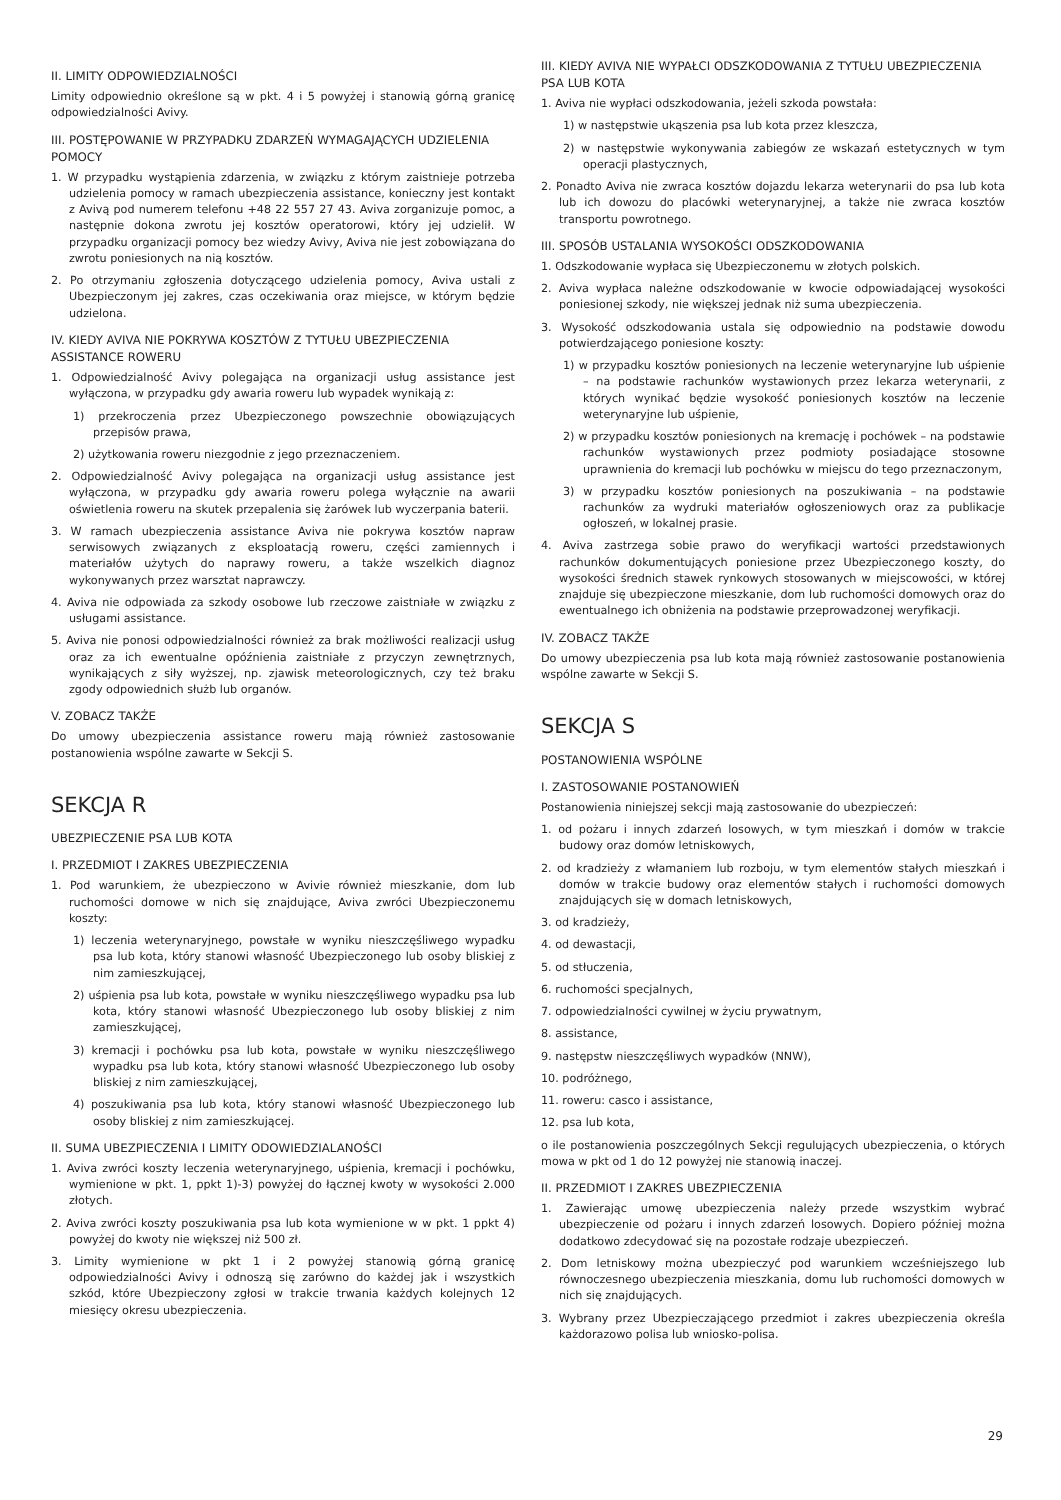II. LIMITY ODPOWIEDZIALNOŚCI
Limity odpowiednio określone są w pkt. 4 i 5 powyżej i stanowią górną granicę odpowiedzialności Avivy.
III. POSTĘPOWANIE W PRZYPADKU ZDARZEŃ WYMAGAJĄCYCH UDZIELENIA POMOCY
1. W przypadku wystąpienia zdarzenia, w związku z którym zaistnieje potrzeba udzielenia pomocy w ramach ubezpieczenia assistance, konieczny jest kontakt z Avivą pod numerem telefonu +48 22 557 27 43. Aviva zorganizuje pomoc, a następnie dokona zwrotu jej kosztów operatorowi, który jej udzielił. W przypadku organizacji pomocy bez wiedzy Avivy, Aviva nie jest zobowiązana do zwrotu poniesionych na nią kosztów.
2. Po otrzymaniu zgłoszenia dotyczącego udzielenia pomocy, Aviva ustali z Ubezpieczonym jej zakres, czas oczekiwania oraz miejsce, w którym będzie udzielona.
IV. KIEDY AVIVA NIE POKRYWA KOSZTÓW Z TYTUŁU UBEZPIECZENIA ASSISTANCE ROWERU
1. Odpowiedzialność Avivy polegająca na organizacji usług assistance jest wyłączona, w przypadku gdy awaria roweru lub wypadek wynikają z:
1) przekroczenia przez Ubezpieczonego powszechnie obowiązujących przepisów prawa,
2) użytkowania roweru niezgodnie z jego przeznaczeniem.
2. Odpowiedzialność Avivy polegająca na organizacji usług assistance jest wyłączona, w przypadku gdy awaria roweru polega wyłącznie na awarii oświetlenia roweru na skutek przepalenia się żarówek lub wyczerpania baterii.
3. W ramach ubezpieczenia assistance Aviva nie pokrywa kosztów napraw serwisowych związanych z eksploatacją roweru, części zamiennych i materiałów użytych do naprawy roweru, a także wszelkich diagnoz wykonywanych przez warsztat naprawczy.
4. Aviva nie odpowiada za szkody osobowe lub rzeczowe zaistniałe w związku z usługami assistance.
5. Aviva nie ponosi odpowiedzialności również za brak możliwości realizacji usług oraz za ich ewentualne opóźnienia zaistniałe z przyczyn zewnętrznych, wynikających z siły wyższej, np. zjawisk meteorologicznych, czy też braku zgody odpowiednich służb lub organów.
V. ZOBACZ TAKŻE
Do umowy ubezpieczenia assistance roweru mają również zastosowanie postanowienia wspólne zawarte w Sekcji S.
SEKCJA R
UBEZPIECZENIE PSA LUB KOTA
I. PRZEDMIOT I ZAKRES UBEZPIECZENIA
1. Pod warunkiem, że ubezpieczono w Avivie również mieszkanie, dom lub ruchomości domowe w nich się znajdujące, Aviva zwróci Ubezpieczonemu koszty:
1) leczenia weterynaryjnego, powstałe w wyniku nieszczęśliwego wypadku psa lub kota, który stanowi własność Ubezpieczonego lub osoby bliskiej z nim zamieszkującej,
2) uśpienia psa lub kota, powstałe w wyniku nieszczęśliwego wypadku psa lub kota, który stanowi własność Ubezpieczonego lub osoby bliskiej z nim zamieszkującej,
3) kremacji i pochówku psa lub kota, powstałe w wyniku nieszczęśliwego wypadku psa lub kota, który stanowi własność Ubezpieczonego lub osoby bliskiej z nim zamieszkującej,
4) poszukiwania psa lub kota, który stanowi własność Ubezpieczonego lub osoby bliskiej z nim zamieszkującej.
II. SUMA UBEZPIECZENIA I LIMITY ODOWIEDZIALANOŚCI
1. Aviva zwróci koszty leczenia weterynaryjnego, uśpienia, kremacji i pochówku, wymienione w pkt. 1, ppkt 1)-3) powyżej do łącznej kwoty w wysokości 2.000 złotych.
2. Aviva zwróci koszty poszukiwania psa lub kota wymienione w w pkt. 1 ppkt 4) powyżej do kwoty nie większej niż 500 zł.
3. Limity wymienione w pkt 1 i 2 powyżej stanowią górną granicę odpowiedzialności Avivy i odnoszą się zarówno do każdej jak i wszystkich szkód, które Ubezpieczony zgłosi w trakcie trwania każdych kolejnych 12 miesięcy okresu ubezpieczenia.
III. KIEDY AVIVA NIE WYPAŁCI ODSZKODOWANIA Z TYTUŁU UBEZPIECZENIA PSA LUB KOTA
1. Aviva nie wypłaci odszkodowania, jeżeli szkoda powstała:
1) w następstwie ukąszenia psa lub kota przez kleszcza,
2) w następstwie wykonywania zabiegów ze wskazań estetycznych w tym operacji plastycznych,
2. Ponadto Aviva nie zwraca kosztów dojazdu lekarza weterynarii do psa lub kota lub ich dowozu do placówki weterynaryjnej, a także nie zwraca kosztów transportu powrotnego.
III. SPOSÓB USTALANIA WYSOKOŚCI ODSZKODOWANIA
1. Odszkodowanie wypłaca się Ubezpieczonemu w złotych polskich.
2. Aviva wypłaca należne odszkodowanie w kwocie odpowiadającej wysokości poniesionej szkody, nie większej jednak niż suma ubezpieczenia.
3. Wysokość odszkodowania ustala się odpowiednio na podstawie dowodu potwierdzającego poniesione koszty:
1) w przypadku kosztów poniesionych na leczenie weterynaryjne lub uśpienie – na podstawie rachunków wystawionych przez lekarza weterynarii, z których wynikać będzie wysokość poniesionych kosztów na leczenie weterynaryjne lub uśpienie,
2) w przypadku kosztów poniesionych na kremację i pochówek – na podstawie rachunków wystawionych przez podmioty posiadające stosowne uprawnienia do kremacji lub pochówku w miejscu do tego przeznaczonym,
3) w przypadku kosztów poniesionych na poszukiwania – na podstawie rachunków za wydruki materiałów ogłoszeniowych oraz za publikacje ogłoszeń, w lokalnej prasie.
4. Aviva zastrzega sobie prawo do weryfikacji wartości przedstawionych rachunków dokumentujących poniesione przez Ubezpieczonego koszty, do wysokości średnich stawek rynkowych stosowanych w miejscowości, w której znajduje się ubezpieczone mieszkanie, dom lub ruchomości domowych oraz do ewentualnego ich obniżenia na podstawie przeprowadzonej weryfikacji.
IV. ZOBACZ TAKŻE
Do umowy ubezpieczenia psa lub kota mają również zastosowanie postanowienia wspólne zawarte w Sekcji S.
SEKCJA S
POSTANOWIENIA WSPÓLNE
I. ZASTOSOWANIE POSTANOWIEŃ
Postanowienia niniejszej sekcji mają zastosowanie do ubezpieczeń:
1. od pożaru i innych zdarzeń losowych, w tym mieszkań i domów w trakcie budowy oraz domów letniskowych,
2. od kradzieży z włamaniem lub rozboju, w tym elementów stałych mieszkań i domów w trakcie budowy oraz elementów stałych i ruchomości domowych znajdujących się w domach letniskowych,
3. od kradzieży,
4. od dewastacji,
5. od stłuczenia,
6. ruchomości specjalnych,
7. odpowiedzialności cywilnej w życiu prywatnym,
8. assistance,
9. następstw nieszczęśliwych wypadków (NNW),
10. podróżnego,
11. roweru: casco i assistance,
12. psa lub kota,
o ile postanowienia poszczególnych Sekcji regulujących ubezpieczenia, o których mowa w pkt od 1 do 12 powyżej nie stanowią inaczej.
II. PRZEDMIOT I ZAKRES UBEZPIECZENIA
1. Zawierając umowę ubezpieczenia należy przede wszystkim wybrać ubezpieczenie od pożaru i innych zdarzeń losowych. Dopiero później można dodatkowo zdecydować się na pozostałe rodzaje ubezpieczeń.
2. Dom letniskowy można ubezpieczyć pod warunkiem wcześniejszego lub równoczesnego ubezpieczenia mieszkania, domu lub ruchomości domowych w nich się znajdujących.
3. Wybrany przez Ubezpieczającego przedmiot i zakres ubezpieczenia określa każdorazowo polisa lub wniosko-polisa.
29